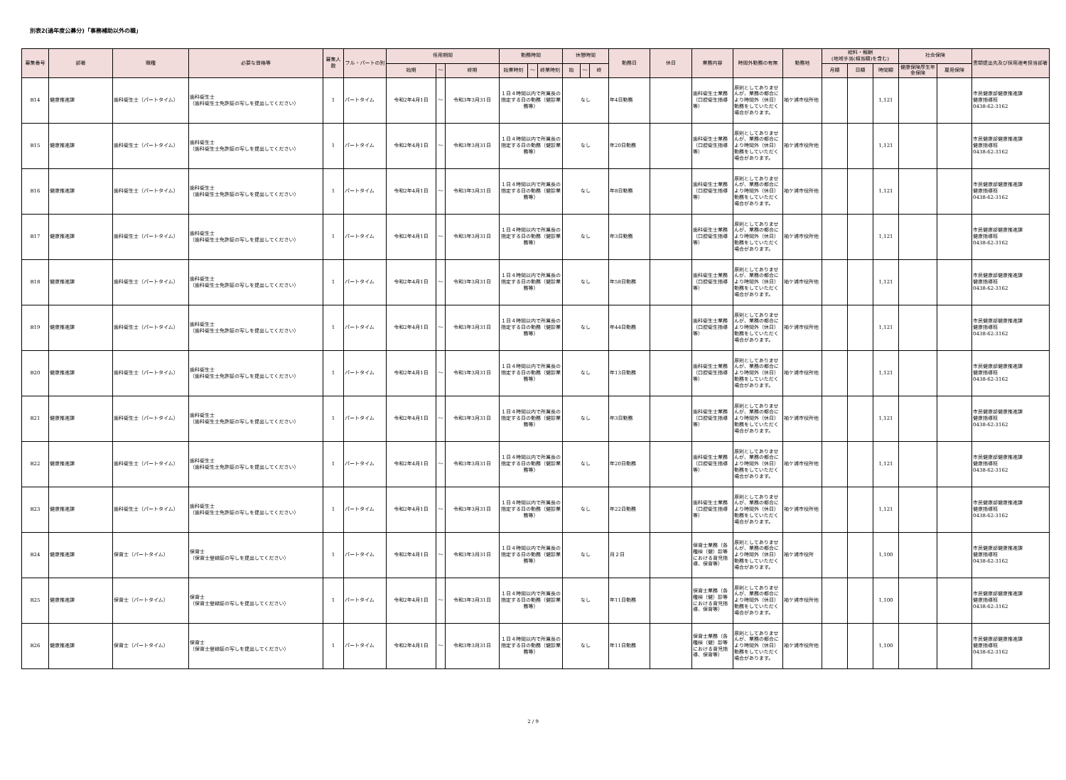別表2(過年度公募分)「事務補助以外の職」
| 募集番号 | 部署 | 職種 | 必要な資格等 | 募集人数 | フル・パートの別 | 任用期間 | | | 勤務時間 | | | 休憩時間 | | | 勤務日 | 休日 | 業務内容 | 時間外勤務の有無 | 勤務地 | 給料・報酬 (地域手当(相当額)を含む) | | | 社会保険 | | 書類提出先及び採用選考担当部署 |
| --- | --- | --- | --- | --- | --- | --- | --- | --- | --- | --- | --- | --- | --- | --- | --- | --- | --- | --- | --- | --- | --- | --- | --- | --- | --- |
| | | | | | | 始期 | ～ | 終期 | 始業時刻 | ～ | 終業時刻 | 始 | ～ | 終 | | | | | | 月額 | 日額 | 時間額 | 健康保険厚生年金保険 | 雇用保険 | |
| B14 | 健康推進課 | 歯科衛生士（パートタイム） | 歯科衛生士 （歯科衛生士免許証の写しを提出してください） | 1 | パートタイム | 令和2年4月1日 | ～ | 令和3年3月31日 | １日４時間以内で所属長の指定する日の勤務（健診業務等） | | | なし | | | 年4日勤務 | | 歯科衛生士業務（口腔衛生指導等） | 原則としてありませんが、業務の都合により時間外（休日）勤務をしていただく場合があります。 | 袖ケ浦市役所他 | | | 1,121 | | | 市民健康部健康推進課 健康指導班 0438-62-3162 |
| B15 | 健康推進課 | 歯科衛生士（パートタイム） | 歯科衛生士 （歯科衛生士免許証の写しを提出してください） | 1 | パートタイム | 令和2年4月1日 | ～ | 令和3年3月31日 | １日４時間以内で所属長の指定する日の勤務（健診業務等） | | | なし | | | 年20日勤務 | | 歯科衛生士業務（口腔衛生指導等） | 原則としてありませんが、業務の都合により時間外（休日）勤務をしていただく場合があります。 | 袖ケ浦市役所他 | | | 1,121 | | | 市民健康部健康推進課 健康指導班 0438-62-3162 |
| B16 | 健康推進課 | 歯科衛生士（パートタイム） | 歯科衛生士 （歯科衛生士免許証の写しを提出してください） | 1 | パートタイム | 令和2年4月1日 | ～ | 令和3年3月31日 | １日４時間以内で所属長の指定する日の勤務（健診業務等） | | | なし | | | 年8日勤務 | | 歯科衛生士業務（口腔衛生指導等） | 原則としてありませんが、業務の都合により時間外（休日）勤務をしていただく場合があります。 | 袖ケ浦市役所他 | | | 1,121 | | | 市民健康部健康推進課 健康指導班 0438-62-3162 |
| B17 | 健康推進課 | 歯科衛生士（パートタイム） | 歯科衛生士 （歯科衛生士免許証の写しを提出してください） | 1 | パートタイム | 令和2年4月1日 | ～ | 令和3年3月31日 | １日４時間以内で所属長の指定する日の勤務（健診業務等） | | | なし | | | 年3日勤務 | | 歯科衛生士業務（口腔衛生指導等） | 原則としてありませんが、業務の都合により時間外（休日）勤務をしていただく場合があります。 | 袖ケ浦市役所他 | | | 1,121 | | | 市民健康部健康推進課 健康指導班 0438-62-3162 |
| B18 | 健康推進課 | 歯科衛生士（パートタイム） | 歯科衛生士 （歯科衛生士免許証の写しを提出してください） | 1 | パートタイム | 令和2年4月1日 | ～ | 令和3年3月31日 | １日４時間以内で所属長の指定する日の勤務（健診業務等） | | | なし | | | 年58日勤務 | | 歯科衛生士業務（口腔衛生指導等） | 原則としてありませんが、業務の都合により時間外（休日）勤務をしていただく場合があります。 | 袖ケ浦市役所他 | | | 1,121 | | | 市民健康部健康推進課 健康指導班 0438-62-3162 |
| B19 | 健康推進課 | 歯科衛生士（パートタイム） | 歯科衛生士 （歯科衛生士免許証の写しを提出してください） | 1 | パートタイム | 令和2年4月1日 | ～ | 令和3年3月31日 | １日４時間以内で所属長の指定する日の勤務（健診業務等） | | | なし | | | 年44日勤務 | | 歯科衛生士業務（口腔衛生指導等） | 原則としてありませんが、業務の都合により時間外（休日）勤務をしていただく場合があります。 | 袖ケ浦市役所他 | | | 1,121 | | | 市民健康部健康推進課 健康指導班 0438-62-3162 |
| B20 | 健康推進課 | 歯科衛生士（パートタイム） | 歯科衛生士 （歯科衛生士免許証の写しを提出してください） | 1 | パートタイム | 令和2年4月1日 | ～ | 令和3年3月31日 | １日４時間以内で所属長の指定する日の勤務（健診業務等） | | | なし | | | 年13日勤務 | | 歯科衛生士業務（口腔衛生指導等） | 原則としてありませんが、業務の都合により時間外（休日）勤務をしていただく場合があります。 | 袖ケ浦市役所他 | | | 1,121 | | | 市民健康部健康推進課 健康指導班 0438-62-3162 |
| B21 | 健康推進課 | 歯科衛生士（パートタイム） | 歯科衛生士 （歯科衛生士免許証の写しを提出してください） | 1 | パートタイム | 令和2年4月1日 | ～ | 令和3年3月31日 | １日４時間以内で所属長の指定する日の勤務（健診業務等） | | | なし | | | 年3日勤務 | | 歯科衛生士業務（口腔衛生指導等） | 原則としてありませんが、業務の都合により時間外（休日）勤務をしていただく場合があります。 | 袖ケ浦市役所他 | | | 1,121 | | | 市民健康部健康推進課 健康指導班 0438-62-3162 |
| B22 | 健康推進課 | 歯科衛生士（パートタイム） | 歯科衛生士 （歯科衛生士免許証の写しを提出してください） | 1 | パートタイム | 令和2年4月1日 | ～ | 令和3年3月31日 | １日４時間以内で所属長の指定する日の勤務（健診業務等） | | | なし | | | 年20日勤務 | | 歯科衛生士業務（口腔衛生指導等） | 原則としてありませんが、業務の都合により時間外（休日）勤務をしていただく場合があります。 | 袖ケ浦市役所他 | | | 1,121 | | | 市民健康部健康推進課 健康指導班 0438-62-3162 |
| B23 | 健康推進課 | 歯科衛生士（パートタイム） | 歯科衛生士 （歯科衛生士免許証の写しを提出してください） | 1 | パートタイム | 令和2年4月1日 | ～ | 令和3年3月31日 | １日４時間以内で所属長の指定する日の勤務（健診業務等） | | | なし | | | 年22日勤務 | | 歯科衛生士業務（口腔衛生指導等） | 原則としてありませんが、業務の都合により時間外（休日）勤務をしていただく場合があります。 | 袖ケ浦市役所他 | | | 1,121 | | | 市民健康部健康推進課 健康指導班 0438-62-3162 |
| B24 | 健康推進課 | 保育士（パートタイム） | 保育士 （保育士登録証の写しを提出してください） | 1 | パートタイム | 令和2年4月1日 | ～ | 令和3年3月31日 | １日４時間以内で所属長の指定する日の勤務（健診業務等） | | | なし | | | 月２日 | | 保育士業務（各種検（健）診等における育児指導、保育等） | 原則としてありませんが、業務の都合により時間外（休日）勤務をしていただく場合があります。 | 袖ケ浦市役所 | | | 1,100 | | | 市民健康部健康推進課 健康指導班 0438-62-3162 |
| B25 | 健康推進課 | 保育士（パートタイム） | 保育士 （保育士登録証の写しを提出してください） | 1 | パートタイム | 令和2年4月1日 | ～ | 令和3年3月31日 | １日４時間以内で所属長の指定する日の勤務（健診業務等） | | | なし | | | 年11日勤務 | | 保育士業務（各種検（健）診等における育児指導、保育等） | 原則としてありませんが、業務の都合により時間外（休日）勤務をしていただく場合があります。 | 袖ケ浦市役所他 | | | 1,100 | | | 市民健康部健康推進課 健康指導班 0438-62-3162 |
| B26 | 健康推進課 | 保育士（パートタイム） | 保育士 （保育士登録証の写しを提出してください） | 1 | パートタイム | 令和2年4月1日 | ～ | 令和3年3月31日 | １日４時間以内で所属長の指定する日の勤務（健診業務等） | | | なし | | | 年11日勤務 | | 保育士業務（各種検（健）診等における育児指導、保育等） | 原則としてありませんが、業務の都合により時間外（休日）勤務をしていただく場合があります。 | 袖ケ浦市役所他 | | | 1,100 | | | 市民健康部健康推進課 健康指導班 0438-62-3162 |
2 / 9